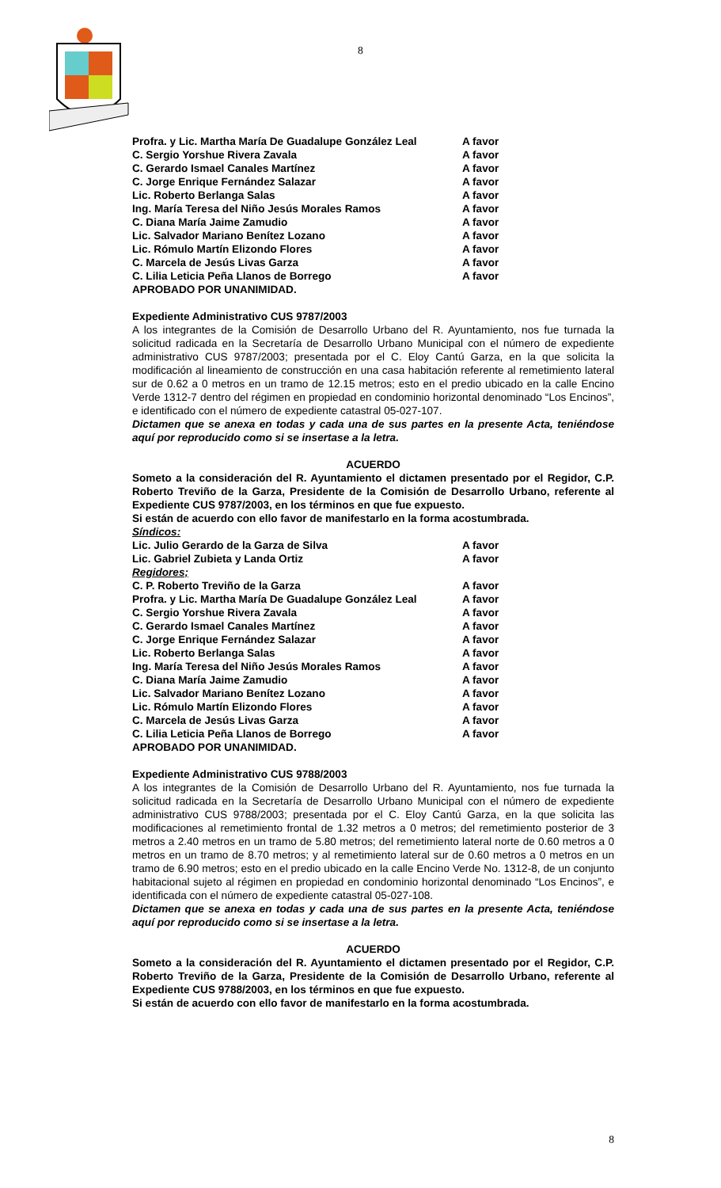8
| Profra. y Lic. Martha María De Guadalupe González Leal | A favor |
| C. Sergio Yorshue Rivera Zavala | A favor |
| C. Gerardo Ismael Canales Martínez | A favor |
| C. Jorge Enrique Fernández Salazar | A favor |
| Lic. Roberto Berlanga Salas | A favor |
| Ing. María Teresa del Niño Jesús Morales Ramos | A favor |
| C. Diana María Jaime Zamudio | A favor |
| Lic. Salvador Mariano Benítez Lozano | A favor |
| Lic. Rómulo Martín Elizondo Flores | A favor |
| C. Marcela de Jesús Livas Garza | A favor |
| C. Lilia Leticia Peña Llanos de Borrego | A favor |
APROBADO POR UNANIMIDAD.
Expediente Administrativo CUS 9787/2003
A los integrantes de la Comisión de Desarrollo Urbano del R. Ayuntamiento, nos fue turnada la solicitud radicada en la Secretaría de Desarrollo Urbano Municipal con el número de expediente administrativo CUS 9787/2003; presentada por el C. Eloy Cantú Garza, en la que solicita la modificación al lineamiento de construcción en una casa habitación referente al remetimiento lateral sur de 0.62 a 0 metros en un tramo de 12.15 metros; esto en el predio ubicado en la calle Encino Verde 1312-7 dentro del régimen en propiedad en condominio horizontal denominado “Los Encinos”, e identificado con el número de expediente catastral 05-027-107.
Dictamen que se anexa en todas y cada una de sus partes en la presente Acta, teniéndose aquí por reproducido como si se insertase a la letra.
ACUERDO
Someto a la consideración del R. Ayuntamiento el dictamen presentado por el Regidor, C.P. Roberto Treviño de la Garza, Presidente de la Comisión de Desarrollo Urbano, referente al Expediente CUS 9787/2003, en los términos en que fue expuesto.
Si están de acuerdo con ello favor de manifestarlo en la forma acostumbrada.
Síndicos:
| Lic. Julio Gerardo de la Garza de Silva | A favor |
| Lic. Gabriel Zubieta y Landa Ortiz | A favor |
Regidores;
| C. P. Roberto Treviño de la Garza | A favor |
| Profra. y Lic. Martha María De Guadalupe González Leal | A favor |
| C. Sergio Yorshue Rivera Zavala | A favor |
| C. Gerardo Ismael Canales Martínez | A favor |
| C. Jorge Enrique Fernández Salazar | A favor |
| Lic. Roberto Berlanga Salas | A favor |
| Ing. María Teresa del Niño Jesús Morales Ramos | A favor |
| C. Diana María Jaime Zamudio | A favor |
| Lic. Salvador Mariano Benítez Lozano | A favor |
| Lic. Rómulo Martín Elizondo Flores | A favor |
| C. Marcela de Jesús Livas Garza | A favor |
| C. Lilia Leticia Peña Llanos de Borrego | A favor |
APROBADO POR UNANIMIDAD.
Expediente Administrativo CUS 9788/2003
A los integrantes de la Comisión de Desarrollo Urbano del R. Ayuntamiento, nos fue turnada la solicitud radicada en la Secretaría de Desarrollo Urbano Municipal con el número de expediente administrativo CUS 9788/2003; presentada por el C. Eloy Cantú Garza, en la que solicita las modificaciones al remetimiento frontal de 1.32 metros a 0 metros; del remetimiento posterior de 3 metros a 2.40 metros en un tramo de 5.80 metros; del remetimiento lateral norte de 0.60 metros a 0 metros en un tramo de 8.70 metros; y al remetimiento lateral sur de 0.60 metros a 0 metros en un tramo de 6.90 metros; esto en el predio ubicado en la calle Encino Verde No. 1312-8, de un conjunto habitacional sujeto al régimen en propiedad en condominio horizontal denominado “Los Encinos”, e identificada con el número de expediente catastral 05-027-108.
Dictamen que se anexa en todas y cada una de sus partes en la presente Acta, teniéndose aquí por reproducido como si se insertase a la letra.
ACUERDO
Someto a la consideración del R. Ayuntamiento el dictamen presentado por el Regidor, C.P. Roberto Treviño de la Garza, Presidente de la Comisión de Desarrollo Urbano, referente al Expediente CUS 9788/2003, en los términos en que fue expuesto.
Si están de acuerdo con ello favor de manifestarlo en la forma acostumbrada.
8